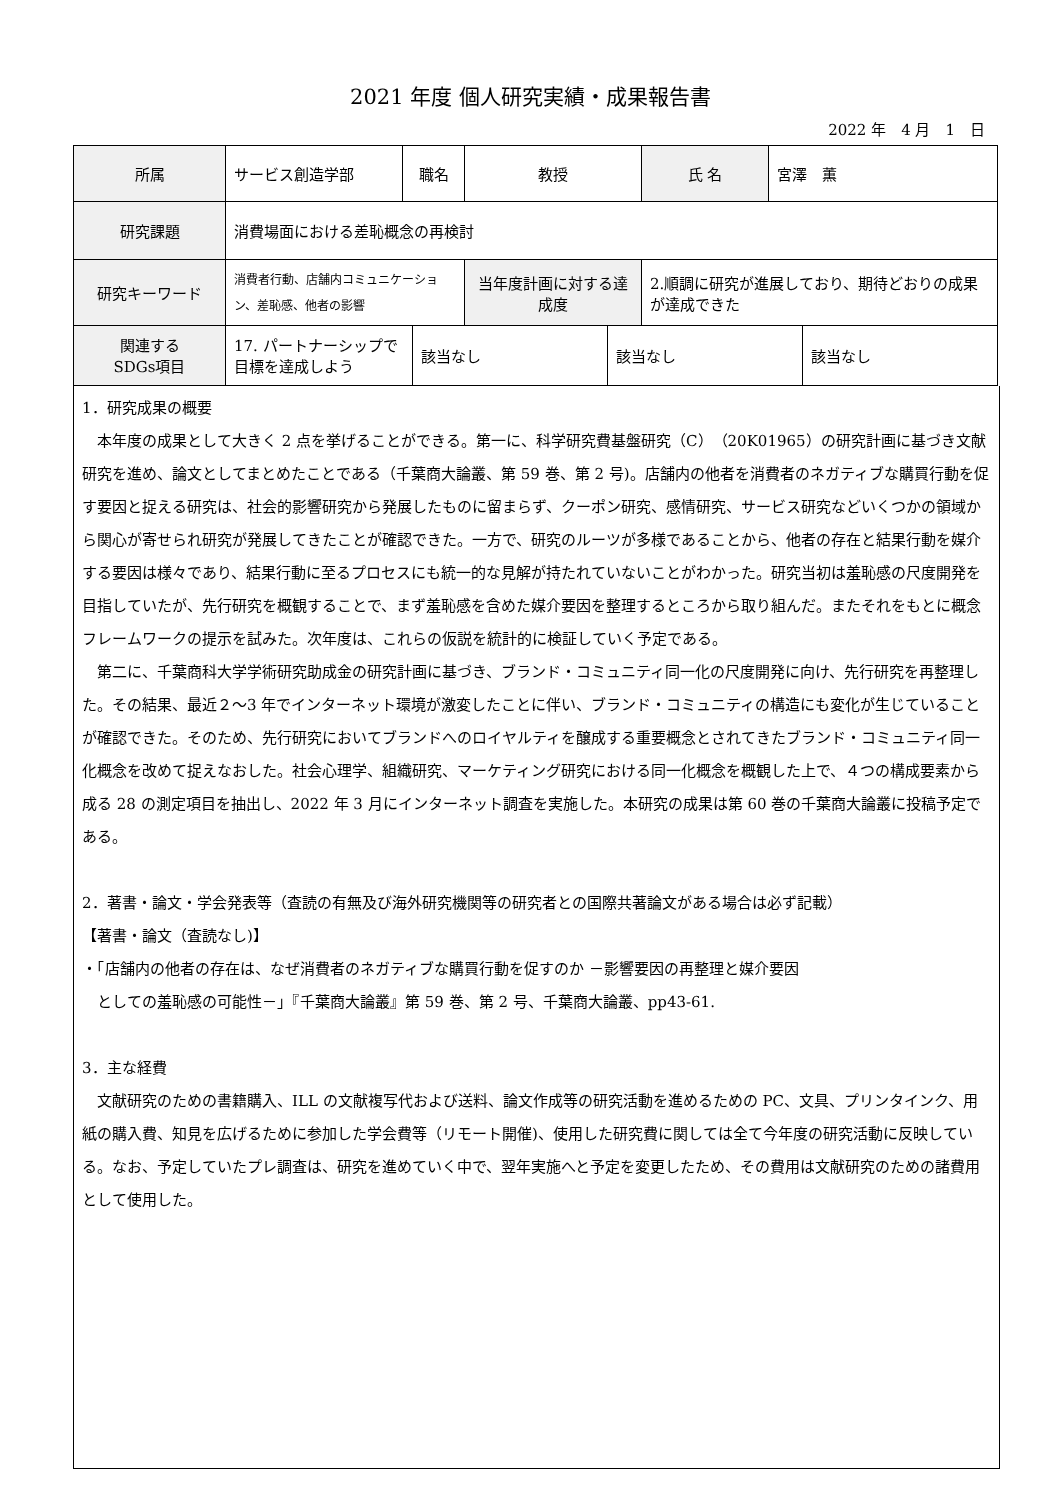2021 年度 個人研究実績・成果報告書
2022 年　4 月　1　日
| 所属 | サービス創造学部 | 職名 | 教授 | 氏 名 | 宮澤 薫 |
| 研究課題 | 消費場面における差恥概念の再検討 | | | | |
| 研究キーワード | 消費者行動、店舗内コミュニケーション、差恥感、他者の影響 | | 当年度計画に対する達成度 | 2.順調に研究が進展しており、期待どおりの成果が達成できた | |
| 関連する SDGs項目 | 17. パートナーシップで目標を達成しよう | 該当なし | 該当なし | 該当なし |
1．研究成果の概要
　本年度の成果として大きく 2 点を挙げることができる。第一に、科学研究費基盤研究（C）（20K01965）の研究計画に基づき文献研究を進め、論文としてまとめたことである（千葉商大論叢、第 59 巻、第 2 号)。店舗内の他者を消費者のネガティブな購買行動を促す要因と捉える研究は、社会的影響研究から発展したものに留まらず、クーポン研究、感情研究、サービス研究などいくつかの領域から関心が寄せられ研究が発展してきたことが確認できた。一方で、研究のルーツが多様であることから、他者の存在と結果行動を媒介する要因は様々であり、結果行動に至るプロセスにも統一的な見解が持たれていないことがわかった。研究当初は羞恥感の尺度開発を目指していたが、先行研究を概観することで、まず羞恥感を含めた媒介要因を整理するところから取り組んだ。またそれをもとに概念フレームワークの提示を試みた。次年度は、これらの仮説を統計的に検証していく予定である。
　第二に、千葉商科大学学術研究助成金の研究計画に基づき、ブランド・コミュニティ同一化の尺度開発に向け、先行研究を再整理した。その結果、最近２～3 年でインターネット環境が激変したことに伴い、ブランド・コミュニティの構造にも変化が生じていることが確認できた。そのため、先行研究においてブランドへのロイヤルティを醸成する重要概念とされてきたブランド・コミュニティ同一化概念を改めて捉えなおした。社会心理学、組織研究、マーケティング研究における同一化概念を概観した上で、４つの構成要素から成る 28 の測定項目を抽出し、2022 年 3 月にインターネット調査を実施した。本研究の成果は第 60 巻の千葉商大論叢に投稿予定である。
2．著書・論文・学会発表等（査読の有無及び海外研究機関等の研究者との国際共著論文がある場合は必ず記載）
【著書・論文（査読なし)】
・「店舗内の他者の存在は、なぜ消費者のネガティブな購買行動を促すのか －影響要因の再整理と媒介要因
　としての羞恥感の可能性－」『千葉商大論叢』第 59 巻、第 2 号、千葉商大論叢、pp43-61.
3．主な経費
　文献研究のための書籍購入、ILL の文献複写代および送料、論文作成等の研究活動を進めるための PC、文具、プリンタインク、用紙の購入費、知見を広げるために参加した学会費等（リモート開催)、使用した研究費に関しては全て今年度の研究活動に反映している。なお、予定していたプレ調査は、研究を進めていく中で、翌年実施へと予定を変更したため、その費用は文献研究のための諸費用として使用した。